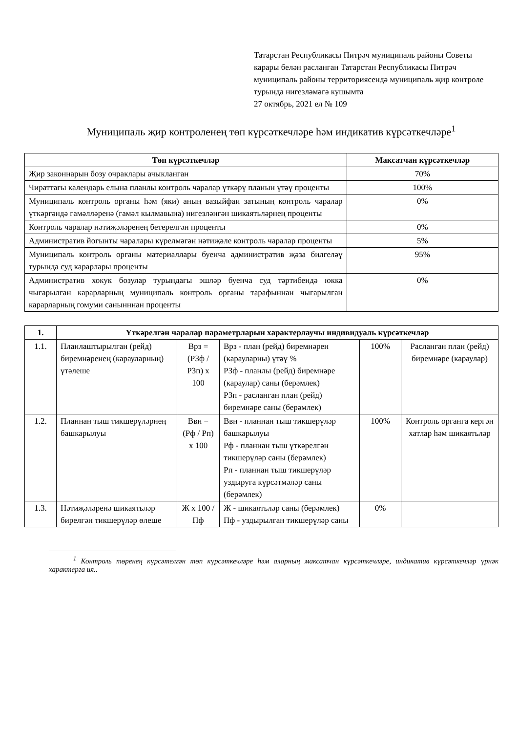Татарстан Республикасы Питрәч муниципаль районы Советы карары белән расланган Татарстан Республикасы Питрәч муниципаль районы территориясендә муниципаль җир контроле турында нигезләмәгә кушымта
27 октябрь, 2021 ел № 109
Муниципаль җир контроленең төп күрсәткечләре һәм индикатив күрсәткечләре<sup>1</sup>
| Төп күрсәткечләр | Максатчан күрсәткечләр |
| --- | --- |
| Җир законнарын бозу очраклары ачыкланган | 70% |
| Чираттагы календарь елына планлы контроль чаралар үткәрү планын үтәү проценты | 100% |
| Муниципаль контроль органы һәм (яки) аның вазыйфаи затының контроль чаралар үткәргәндә гамәлләренә (гамәл кылмавына) нигезләнгән шикаятьләрнең проценты | 0% |
| Контроль чаралар нәтиҗәләренең бетерелгән проценты | 0% |
| Административ йогынты чаралары күрелмәгән нәтиҗәле контроль чаралар проценты | 5% |
| Муниципаль контроль органы материаллары буенча административ җәза билгеләү турында суд карарлары проценты | 95% |
| Административ хокук бозулар турындагы эшләр буенча суд тәртибендә юкка чыгарылган карарларның муниципаль контроль органы тарафыннан чыгарылган карарларның гомуми санынннан проценты | 0% |
| 1. | Үткәрелгән чаралар параметрларын характерлаучы индивидуаль күрсәткечләр | | | | |
| --- | --- | --- | --- | --- | --- |
| 1.1. | Планлаштырылган (рейд) биремнәренең (карауларның) үтәлеше | Врз = (РЗф / РЗп) х 100 | Врз - план (рейд) биремнәрен (карауларны) үтәү % РЗф - планлы (рейд) биремнәре (караулар) саны (берәмлек) РЗп - расланган план (рейд) биремнәре саны (берәмлек) | 100% | Расланган план (рейд) биремнәре (караулар) |
| 1.2. | Планнан тыш тикшерүләрнең башкарылуы | Ввн = (Рф / Рп) х 100 | Ввн - планнан тыш тикшерүләр башкарылуы Рф - планнан тыш үткәрелгән тикшерүләр саны (берәмлек) Рп - планнан тыш тикшерүләр уздыруга күрсәтмәләр саны (берәмлек) | 100% | Контроль органга кергән хатлар һәм шикаятьләр |
| 1.3. | Нәтиҗәләренә шикаятьләр бирелгән тикшерүләр өлеше | Ж х 100 / Пф | Ж - шикаятьләр саны (берәмлек) Пф - уздырылган тикшерүләр саны | 0% | |
<sup>1</sup> Контроль төренең күрсәтелгән төп күрсәткечләре һәм аларның максатчан күрсәткечләре, индикатив күрсәткечләр үрнәк характерга ия..